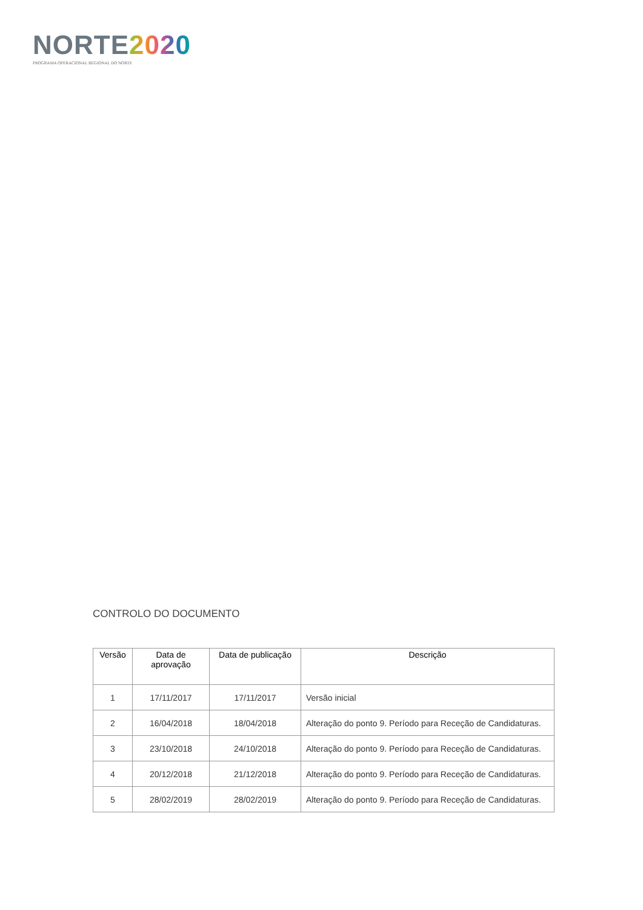NORTE 2020
PROGRAMA OPERACIONAL REGIONAL DO NORTE
CONTROLO DO DOCUMENTO
| Versão | Data de aprovação | Data de publicação | Descrição |
| --- | --- | --- | --- |
| 1 | 17/11/2017 | 17/11/2017 | Versão inicial |
| 2 | 16/04/2018 | 18/04/2018 | Alteração do ponto 9. Período para Receção de Candidaturas. |
| 3 | 23/10/2018 | 24/10/2018 | Alteração do ponto 9. Período para Receção de Candidaturas. |
| 4 | 20/12/2018 | 21/12/2018 | Alteração do ponto 9. Período para Receção de Candidaturas. |
| 5 | 28/02/2019 | 28/02/2019 | Alteração do ponto 9. Período para Receção de Candidaturas. |